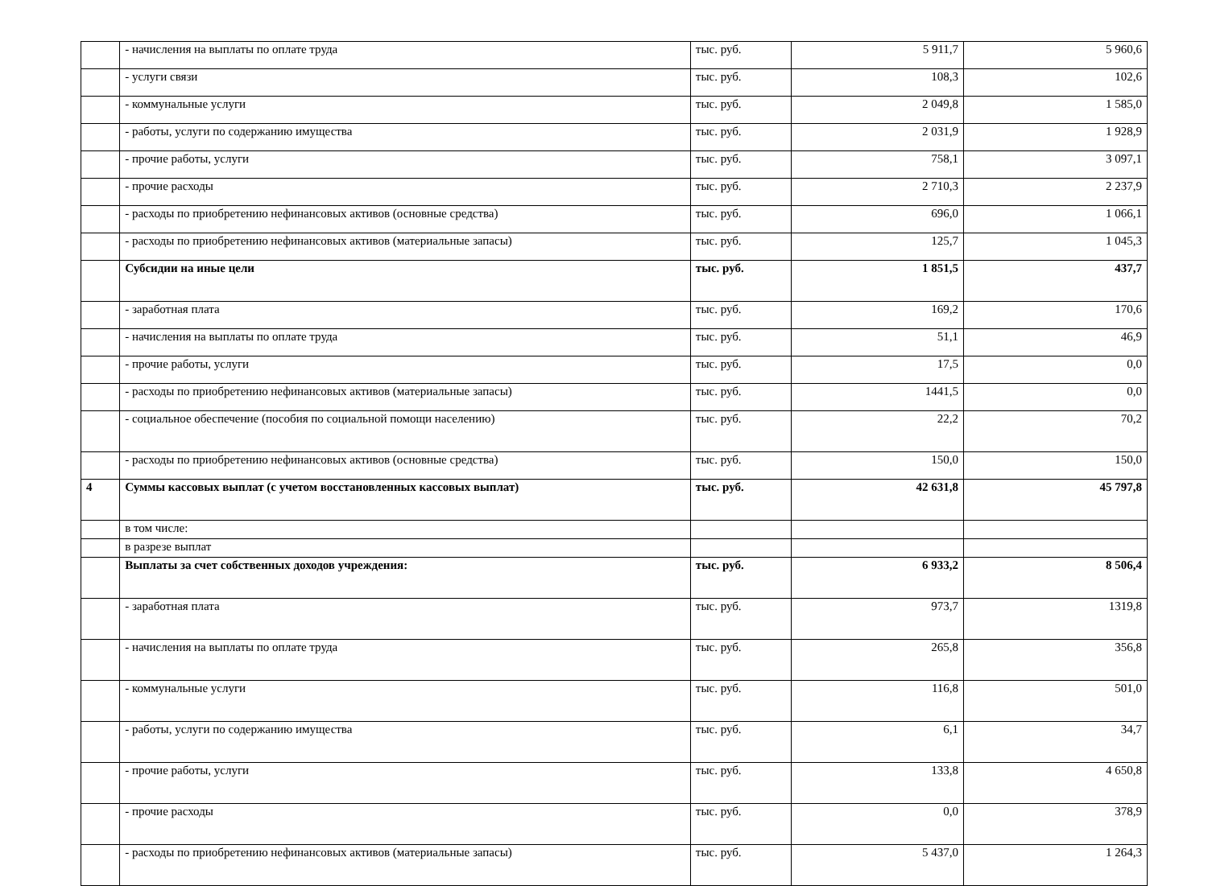| | - начисления на выплаты по оплате труда | тыс. руб. | 5 911,7 | 5 960,6 |
| | - услуги связи | тыс. руб. | 108,3 | 102,6 |
| | - коммунальные услуги | тыс. руб. | 2 049,8 | 1 585,0 |
| | - работы, услуги по содержанию имущества | тыс. руб. | 2 031,9 | 1 928,9 |
| | - прочие работы, услуги | тыс. руб. | 758,1 | 3 097,1 |
| | - прочие расходы | тыс. руб. | 2 710,3 | 2 237,9 |
| | - расходы по приобретению нефинансовых активов (основные средства) | тыс. руб. | 696,0 | 1 066,1 |
| | - расходы по приобретению нефинансовых активов (материальные запасы) | тыс. руб. | 125,7 | 1 045,3 |
| | Субсидии на иные цели | тыс. руб. | 1 851,5 | 437,7 |
| | - заработная плата | тыс. руб. | 169,2 | 170,6 |
| | - начисления на выплаты по оплате труда | тыс. руб. | 51,1 | 46,9 |
| | - прочие работы, услуги | тыс. руб. | 17,5 | 0,0 |
| | - расходы по приобретению нефинансовых активов (материальные запасы) | тыс. руб. | 1441,5 | 0,0 |
| | - социальное обеспечение (пособия по социальной помощи населению) | тыс. руб. | 22,2 | 70,2 |
| | - расходы по приобретению нефинансовых активов (основные средства) | тыс. руб. | 150,0 | 150,0 |
| 4 | Суммы кассовых выплат (с учетом восстановленных кассовых выплат) | тыс. руб. | 42 631,8 | 45 797,8 |
| | в том числе: | | | |
| | в разрезе выплат | | | |
| | Выплаты за счет собственных доходов учреждения: | тыс. руб. | 6 933,2 | 8 506,4 |
| | - заработная плата | тыс. руб. | 973,7 | 1319,8 |
| | - начисления на выплаты по оплате труда | тыс. руб. | 265,8 | 356,8 |
| | - коммунальные услуги | тыс. руб. | 116,8 | 501,0 |
| | - работы, услуги по содержанию имущества | тыс. руб. | 6,1 | 34,7 |
| | - прочие работы, услуги | тыс. руб. | 133,8 | 4 650,8 |
| | - прочие расходы | тыс. руб. | 0,0 | 378,9 |
| | - расходы по приобретению нефинансовых активов (материальные запасы) | тыс. руб. | 5 437,0 | 1 264,3 |